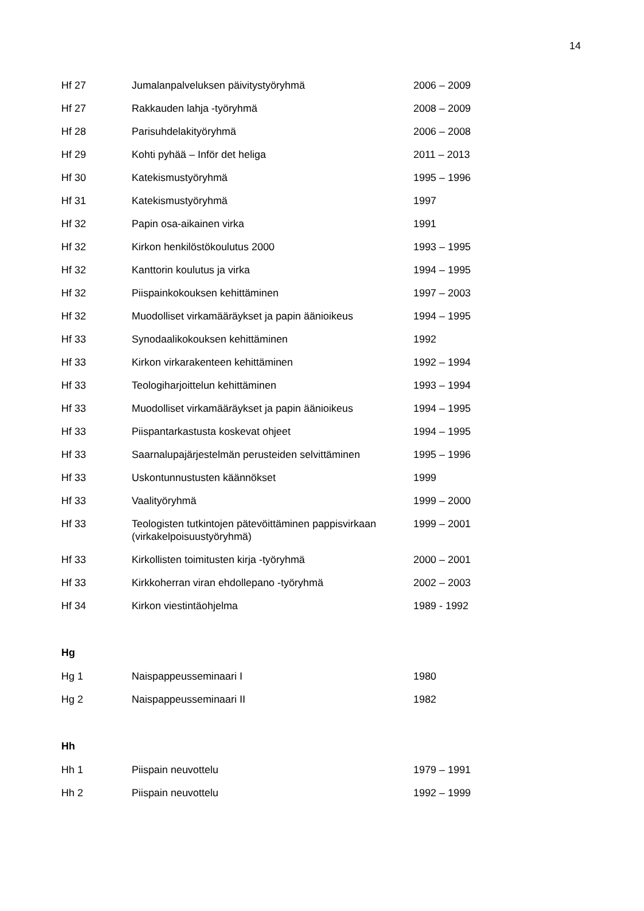14
| Hf 27 | Jumalanpalveluksen päivitystyöryhmä | 2006 – 2009 |
| Hf 27 | Rakkauden lahja -työryhmä | 2008 – 2009 |
| Hf 28 | Parisuhdelakityöryhmä | 2006 – 2008 |
| Hf 29 | Kohti pyhää – Inför det heliga | 2011 – 2013 |
| Hf 30 | Katekismustyöryhmä | 1995 – 1996 |
| Hf 31 | Katekismustyöryhmä | 1997 |
| Hf 32 | Papin osa-aikainen virka | 1991 |
| Hf 32 | Kirkon henkilöstökoulutus 2000 | 1993 – 1995 |
| Hf 32 | Kanttorin koulutus ja virka | 1994 – 1995 |
| Hf 32 | Piispainkokouksen kehittäminen | 1997 – 2003 |
| Hf 32 | Muodolliset virkamääräykset ja papin äänioikeus | 1994 – 1995 |
| Hf 33 | Synodaalikokouksen kehittäminen | 1992 |
| Hf 33 | Kirkon virkarakenteen kehittäminen | 1992 – 1994 |
| Hf 33 | Teologiharjoittelun kehittäminen | 1993 – 1994 |
| Hf 33 | Muodolliset virkamääräykset ja papin äänioikeus | 1994 – 1995 |
| Hf 33 | Piispantarkastusta koskevat ohjeet | 1994 – 1995 |
| Hf 33 | Saarnalupajärjestelmän perusteiden selvittäminen | 1995 – 1996 |
| Hf 33 | Uskontunnustusten käännökset | 1999 |
| Hf 33 | Vaalityöryhmä | 1999 – 2000 |
| Hf 33 | Teologisten tutkintojen pätevöittäminen pappisvirkaan (virkakelpoisuustyöryhmä) | 1999 – 2001 |
| Hf 33 | Kirkollisten toimitusten kirja -työryhmä | 2000 – 2001 |
| Hf 33 | Kirkkoherran viran ehdollepano -työryhmä | 2002 – 2003 |
| Hf 34 | Kirkon viestintäohjelma | 1989 - 1992 |
Hg
| Hg 1 | Naispappeusseminaari I | 1980 |
| Hg 2 | Naispappeusseminaari II | 1982 |
Hh
| Hh 1 | Piispain neuvottelu | 1979 – 1991 |
| Hh 2 | Piispain neuvottelu | 1992 – 1999 |